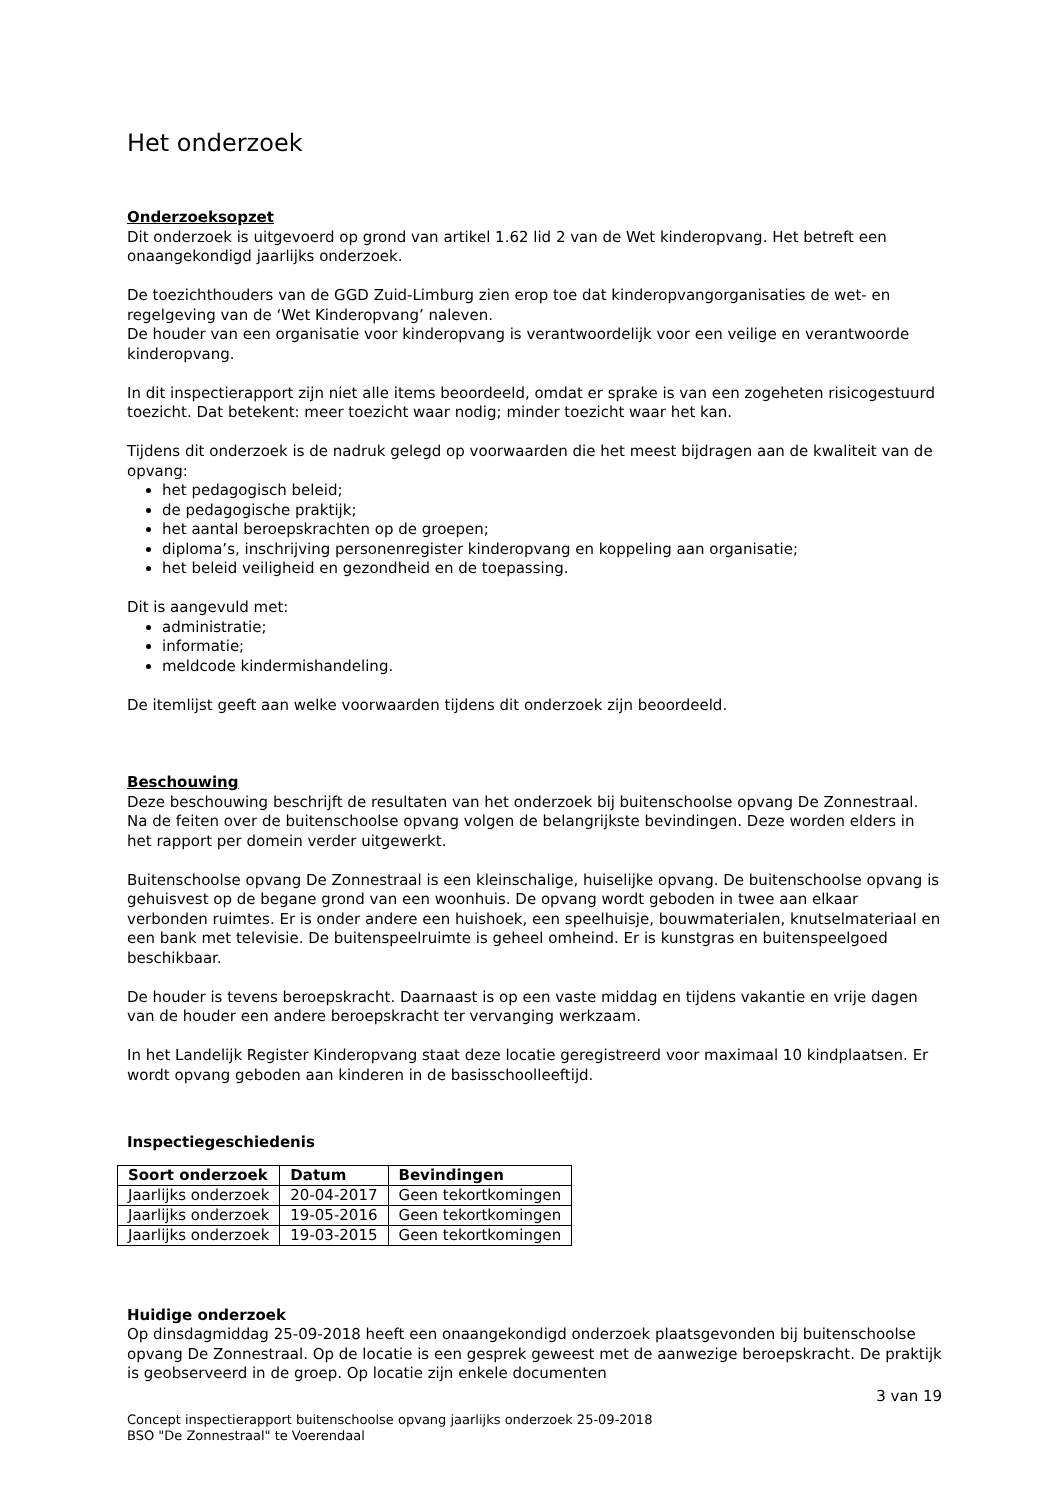Het onderzoek
Onderzoeksopzet
Dit onderzoek is uitgevoerd op grond van artikel 1.62 lid 2 van de Wet kinderopvang. Het betreft een onaangekondigd jaarlijks onderzoek.
De toezichthouders van de GGD Zuid-Limburg zien erop toe dat kinderopvangorganisaties de wet- en regelgeving van de ‘Wet Kinderopvang’ naleven.
De houder van een organisatie voor kinderopvang is verantwoordelijk voor een veilige en verantwoorde kinderopvang.
In dit inspectierapport zijn niet alle items beoordeeld, omdat er sprake is van een zogeheten risicogestuurd toezicht. Dat betekent: meer toezicht waar nodig; minder toezicht waar het kan.
Tijdens dit onderzoek is de nadruk gelegd op voorwaarden die het meest bijdragen aan de kwaliteit van de opvang:
het pedagogisch beleid;
de pedagogische praktijk;
het aantal beroepskrachten op de groepen;
diploma’s, inschrijving personenregister kinderopvang en koppeling aan organisatie;
het beleid veiligheid en gezondheid en de toepassing.
Dit is aangevuld met:
administratie;
informatie;
meldcode kindermishandeling.
De itemlijst geeft aan welke voorwaarden tijdens dit onderzoek zijn beoordeeld.
Beschouwing
Deze beschouwing beschrijft de resultaten van het onderzoek bij buitenschoolse opvang De Zonnestraal. Na de feiten over de buitenschoolse opvang volgen de belangrijkste bevindingen. Deze worden elders in het rapport per domein verder uitgewerkt.
Buitenschoolse opvang De Zonnestraal is een kleinschalige, huiselijke opvang. De buitenschoolse opvang is gehuisvest op de begane grond van een woonhuis. De opvang wordt geboden in twee aan elkaar verbonden ruimtes. Er is onder andere een huishoek, een speelhuisje, bouwmaterialen, knutselmateriaal en een bank met televisie. De buitenspeelruimte is geheel omheind. Er is kunstgras en buitenspeelgoed beschikbaar.
De houder is tevens beroepskracht. Daarnaast is op een vaste middag en tijdens vakantie en vrije dagen van de houder een andere beroepskracht ter vervanging werkzaam.
In het Landelijk Register Kinderopvang staat deze locatie geregistreerd voor maximaal 10 kindplaatsen. Er wordt opvang geboden aan kinderen in de basisschoolleeftijd.
Inspectiegeschiedenis
| Soort onderzoek | Datum | Bevindingen |
| --- | --- | --- |
| Jaarlijks onderzoek | 20-04-2017 | Geen tekortkomingen |
| Jaarlijks onderzoek | 19-05-2016 | Geen tekortkomingen |
| Jaarlijks onderzoek | 19-03-2015 | Geen tekortkomingen |
Huidige onderzoek
Op dinsdagmiddag 25-09-2018 heeft een onaangekondigd onderzoek plaatsgevonden bij buitenschoolse opvang De Zonnestraal. Op de locatie is een gesprek geweest met de aanwezige beroepskracht. De praktijk is geobserveerd in de groep. Op locatie zijn enkele documenten
3 van 19
Concept inspectierapport buitenschoolse opvang jaarlijks onderzoek 25-09-2018
BSO "De Zonnestraal" te Voerendaal